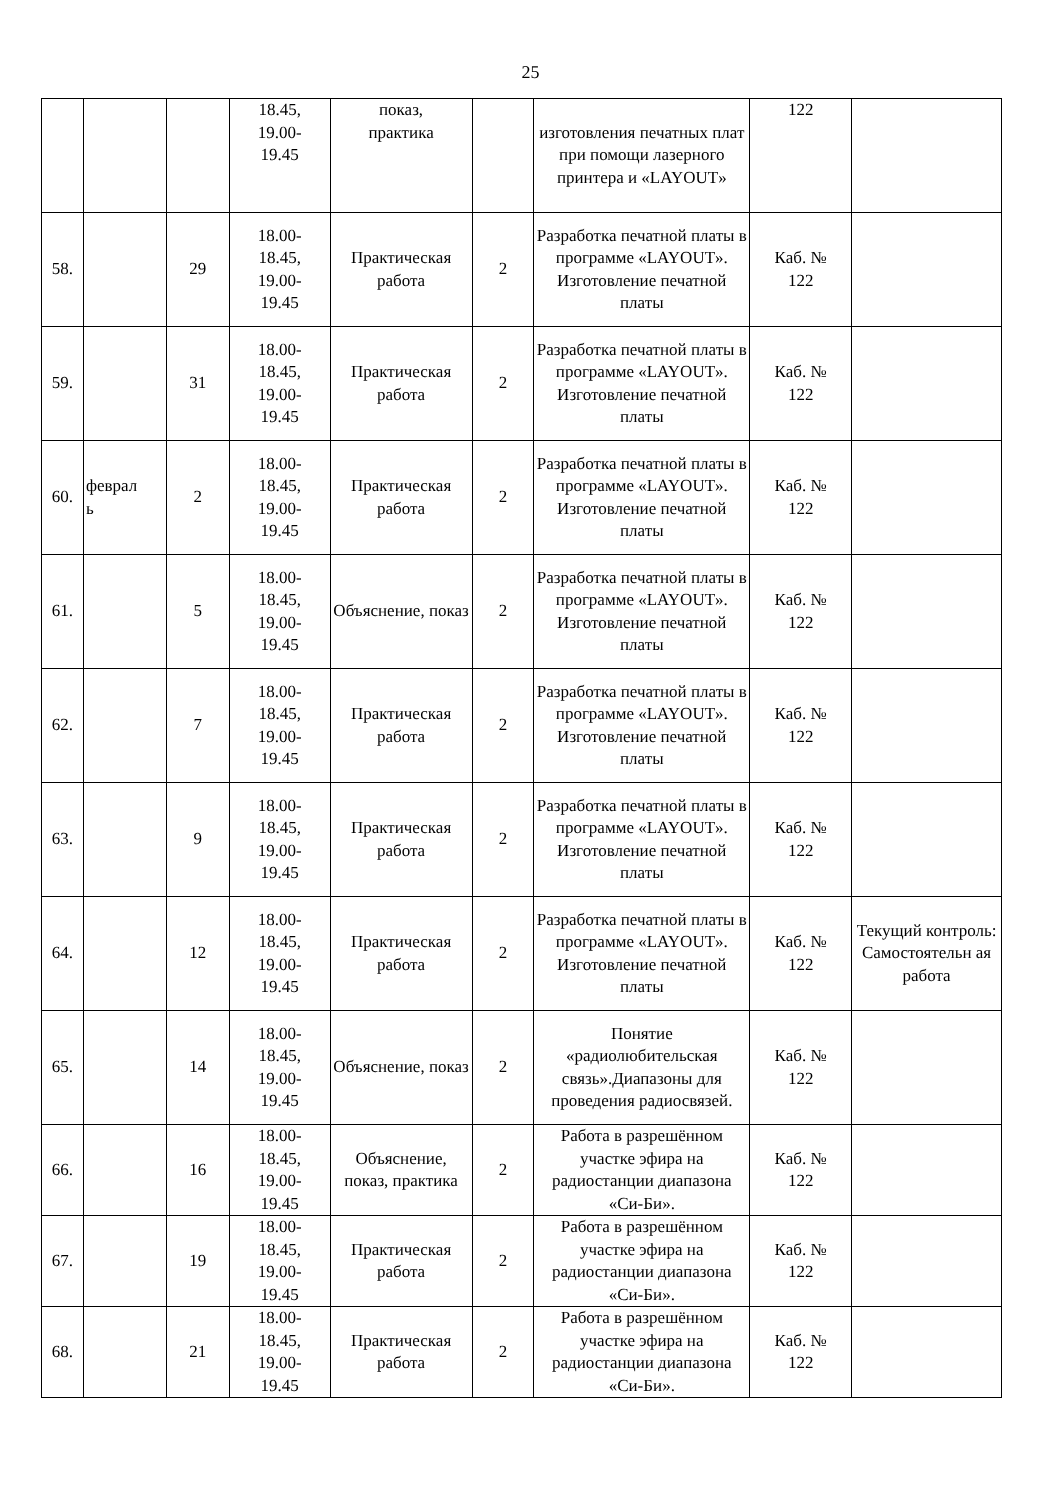25
| | | | 18.45, 19.00- 19.45 | показ, практика | | изготовления печатных плат при помощи лазерного принтера и «LAYOUT» | 122 | |
| 58. | | 29 | 18.00- 18.45, 19.00- 19.45 | Практическая работа | 2 | Разработка печатной платы в программе «LAYOUT». Изготовление печатной платы | Каб. № 122 | |
| 59. | | 31 | 18.00- 18.45, 19.00- 19.45 | Практическая работа | 2 | Разработка печатной платы в программе «LAYOUT». Изготовление печатной платы | Каб. № 122 | |
| 60. | феврал ь | 2 | 18.00- 18.45, 19.00- 19.45 | Практическая работа | 2 | Разработка печатной платы в программе «LAYOUT». Изготовление печатной платы | Каб. № 122 | |
| 61. | | 5 | 18.00- 18.45, 19.00- 19.45 | Объяснение, показ | 2 | Разработка печатной платы в программе «LAYOUT». Изготовление печатной платы | Каб. № 122 | |
| 62. | | 7 | 18.00- 18.45, 19.00- 19.45 | Практическая работа | 2 | Разработка печатной платы в программе «LAYOUT». Изготовление печатной платы | Каб. № 122 | |
| 63. | | 9 | 18.00- 18.45, 19.00- 19.45 | Практическая работа | 2 | Разработка печатной платы в программе «LAYOUT». Изготовление печатной платы | Каб. № 122 | |
| 64. | | 12 | 18.00- 18.45, 19.00- 19.45 | Практическая работа | 2 | Разработка печатной платы в программе «LAYOUT». Изготовление печатной платы | Каб. № 122 | Текущий контроль: Самостоятельн ая работа |
| 65. | | 14 | 18.00- 18.45, 19.00- 19.45 | Объяснение, показ | 2 | Понятие «радиолюбительская связь».Диапазоны для проведения радиосвязей. | Каб. № 122 | |
| 66. | | 16 | 18.00- 18.45, 19.00- 19.45 | Объяснение, показ, практика | 2 | Работа в разрешённом участке эфира на радиостанции диапазона «Си-Би». | Каб. № 122 | |
| 67. | | 19 | 18.00- 18.45, 19.00- 19.45 | Практическая работа | 2 | Работа в разрешённом участке эфира на радиостанции диапазона «Си-Би». | Каб. № 122 | |
| 68. | | 21 | 18.00- 18.45, 19.00- 19.45 | Практическая работа | 2 | Работа в разрешённом участке эфира на радиостанции диапазона «Си-Би». | Каб. № 122 | |